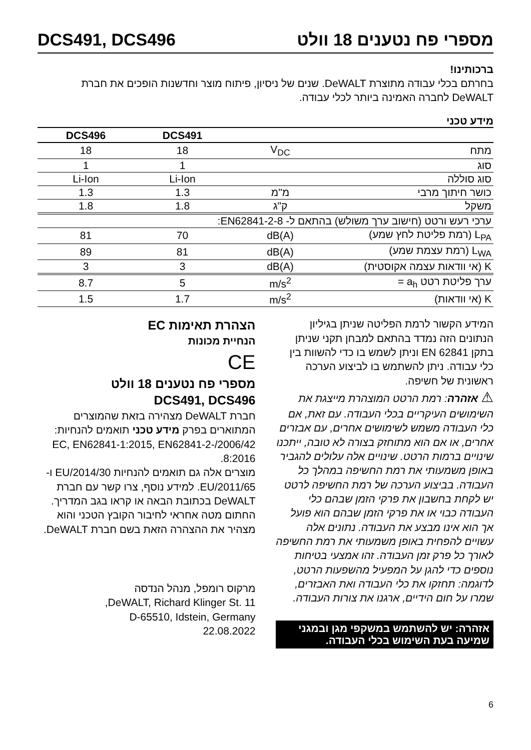מספרי פח נטענים 18 וולט DCS491, DCS496
ברכותינו!
בחרתם בכלי עבודה מתוצרת DeWALT. שנים של ניסיון, פיתוח מוצר וחדשנות הופכים את חברת DeWALT לחברה האמינה ביותר לכלי עבודה.
מידע טכני
| | | DCS491 | DCS496 |
| --- | --- | --- | --- |
| מתח | V<sub>DC</sub> | 18 | 18 |
| סוג | | 1 | 1 |
| סוג סוללה | | Li-Ion | Li-Ion |
| כושר חיתוך מרבי | מ"מ | 1.3 | 1.3 |
| משקל | ק"ג | 1.8 | 1.8 |
| ערכי רעש ורטט (חישוב ערך משולש) בהתאם ל- EN62841-2-8: | | | |
| L<sub>PA</sub> (רמת פליטת לחץ שמע) | dB(A) | 70 | 81 |
| L<sub>WA</sub> (רמת עצמת שמע) | dB(A) | 81 | 89 |
| K (אי וודאות עצמה אקוסטית) | dB(A) | 3 | 3 |
| ערך פליטת רטט a<sub>h</sub> = | m/s<sup>2</sup> | 5 | 8.7 |
| K (אי וודאות) | m/s<sup>2</sup> | 1.7 | 1.5 |
המידע הקשור לרמת הפליטה שניתן בגיליון הנתונים הזה נמדד בהתאם למבחן תקני שניתן בתקן EN 62841 וניתן לשמש בו כדי להשוות בין כלי עבודה. ניתן להשתמש בו לביצוע הערכה ראשונית של חשיפה.
⚠ אזהרה: רמת הרטט המוצהרת מייצגת את השימושים העיקריים בכלי העבודה. עם זאת, אם כלי העבודה משמש לשימושים אחרים, עם אבזרים אחרים, או אם הוא מתוחזק בצורה לא טובה, ייתכנו שינויים ברמות הרטט. שינויים אלה עלולים להגביר באופן משמעותי את רמת החשיפה במהלך כל העבודה. בביצוע הערכה של רמת החשיפה לרטט יש לקחת בחשבון את פרקי הזמן שבהם כלי העבודה כבוי או את פרקי הזמן שבהם הוא פועל אך הוא אינו מבצע את העבודה. נתונים אלה עשויים להפחית באופן משמעותי את רמת החשיפה לאורך כל פרק זמן העבודה. זהו אמצעי בטיחות נוספים כדי להגן על המפעיל מהשפעות הרטט, לדוגמה: תחזקו את כלי העבודה ואת האבזרים, שמרו על חום הידיים, ארגנו את צורות העבודה.
אזהרה: יש להשתמש במשקפי מגן ובמגני שמיעה בעת השימוש בכלי העבודה.
הצהרת תאימות EC
הנחיית מכונות
CE
מספרי פח נטענים 18 וולט
DCS491, DCS496
חברת DeWALT מצהירה בזאת שהמוצרים המתוארים בפרק מידע טכני תואמים להנחיות: 2006/42/EC, EN62841-1:2015, EN62841-2-8:2016.
מוצרים אלה גם תואמים להנחיות 2014/30/EU ו- 2011/65/EU. למידע נוסף, צרו קשר עם חברת DeWALT בכתובת הבאה או קראו בגב המדריך.
החתום מטה אחראי לחיבור הקובץ הטכני והוא מצהיר את ההצהרה הזאת בשם חברת DeWALT.
מרקוס רומפל, מנהל הנדסה
DeWALT, Richard Klinger St. 11,
D-65510, Idstein, Germany
22.08.2022
6